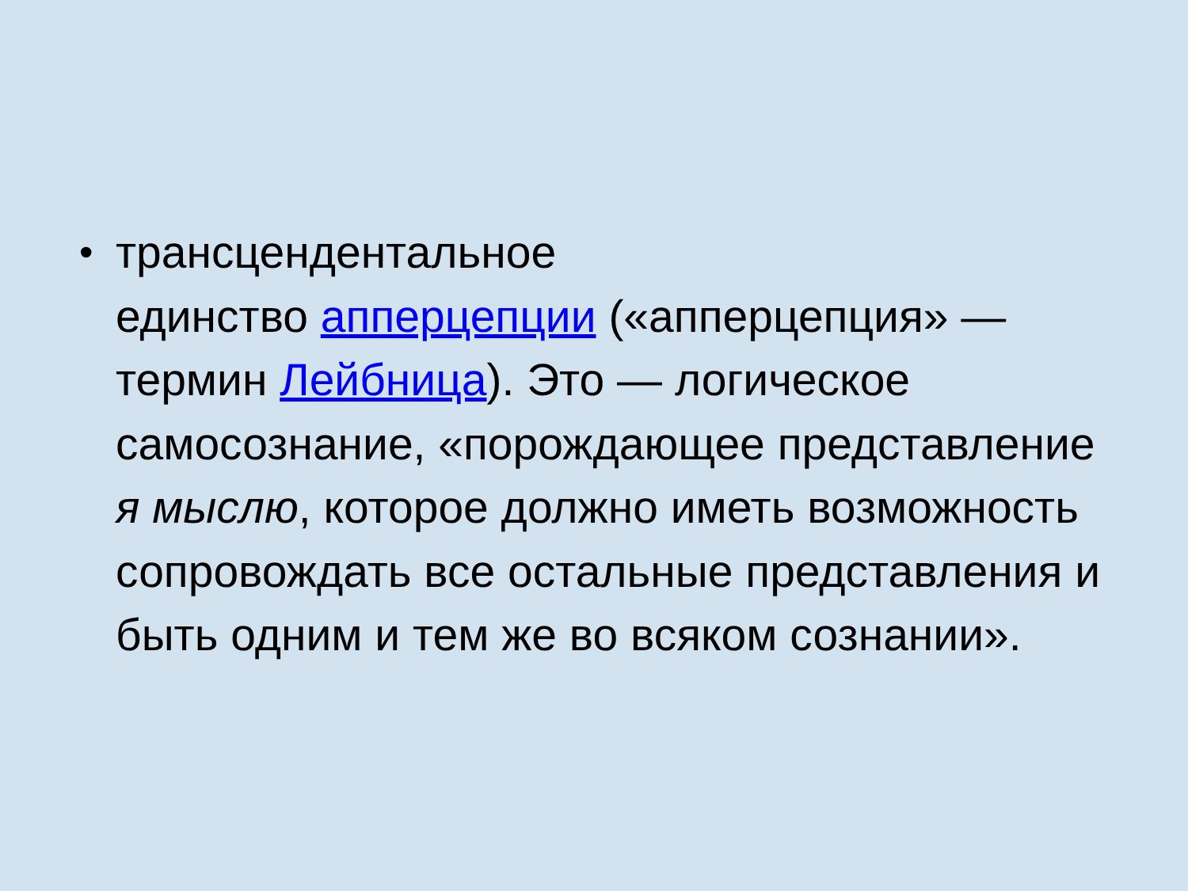•
трансцендентальное
единство апперцепции («апперцепция» — термин Лейбница). Это — логическое самосознание, «порождающее представление я мыслю, которое должно иметь возможность сопровождать все остальные представления и быть одним и тем же во всяком сознании».